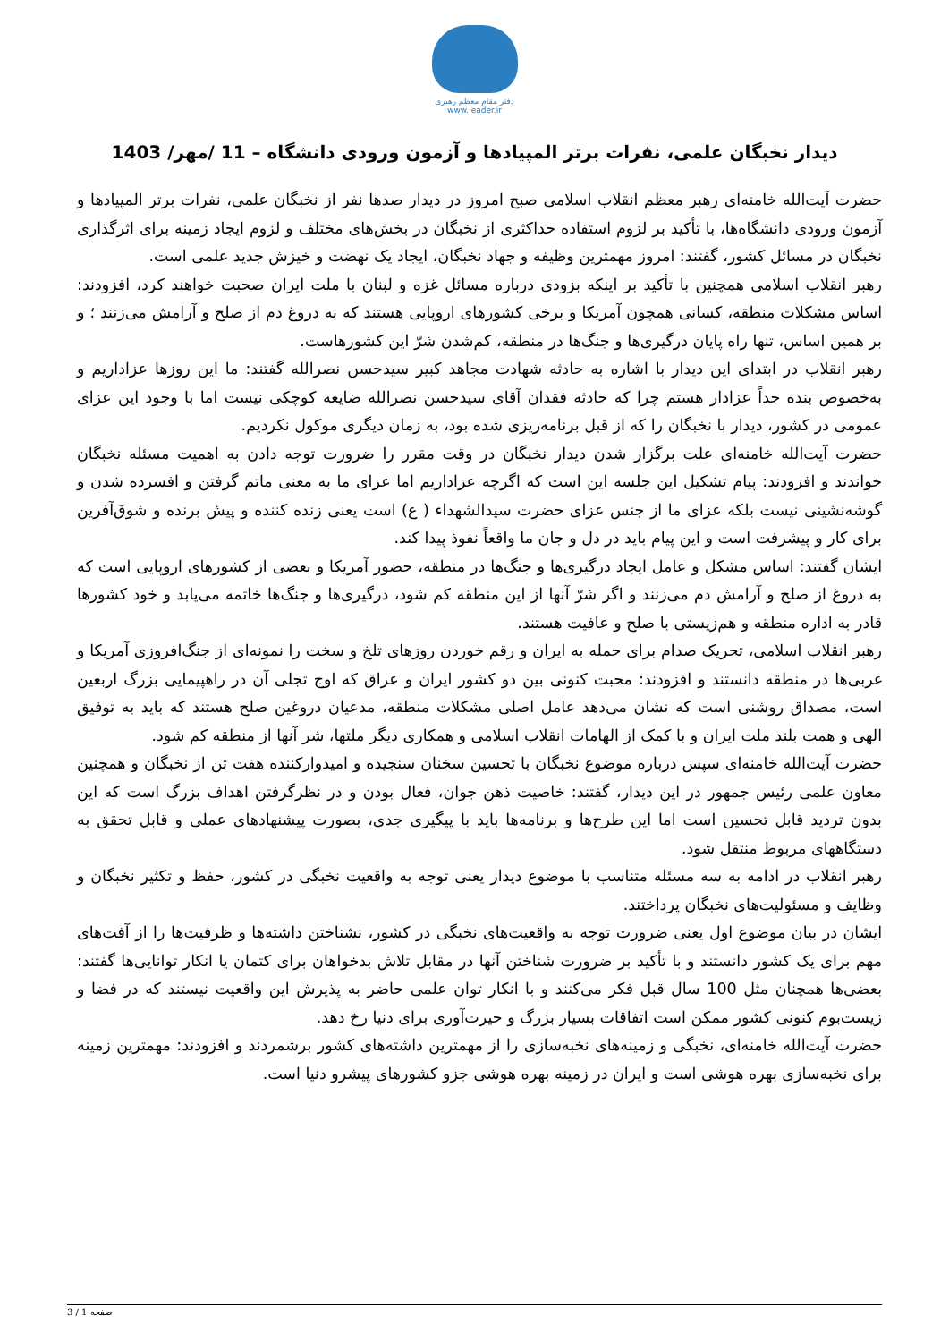دفتر مقام معظم رهبری
www.leader.ir
دیدار نخبگان علمی، نفرات برتر المپیادها و آزمون ورودی دانشگاه – 11 /مهر/ 1403
حضرت آیت‌الله خامنه‌ای رهبر معظم انقلاب اسلامی صبح امروز در دیدار صدها نفر از نخبگان علمی، نفرات برتر المپیادها و آزمون ورودی دانشگاه‌ها، با تأکید بر لزوم استفاده حداکثری از نخبگان در بخش‌های مختلف و لزوم ایجاد زمینه برای اثرگذاری نخبگان در مسائل کشور، گفتند: امروز مهمترین وظیفه و جهاد نخبگان، ایجاد یک نهضت و خیزش جدید علمی است.
رهبر انقلاب اسلامی همچنین با تأکید بر اینکه بزودی درباره مسائل غزه و لبنان با ملت ایران صحبت خواهند کرد، افزودند: اساس مشکلات منطقه، کسانی همچون آمریکا و برخی کشورهای اروپایی هستند که به دروغ دم از صلح و آرامش می‌زنند ؛ و بر همین اساس، تنها راه پایان درگیری‌ها و جنگ‌ها در منطقه، کم‌شدن شرّ این کشورهاست.
رهبر انقلاب در ابتدای این دیدار با اشاره به حادثه شهادت مجاهد کبیر سیدحسن نصرالله گفتند: ما این روزها عزاداریم و به‌خصوص بنده جداً عزادار هستم چرا که حادثه فقدان آقای سیدحسن نصرالله ضایعه کوچکی نیست اما با وجود این عزای عمومی در کشور، دیدار با نخبگان را که از قبل برنامه‌ریزی شده بود، به زمان دیگری موکول نکردیم.
حضرت آیت‌الله خامنه‌ای علت برگزار شدن دیدار نخبگان در وقت مقرر را ضرورت توجه دادن به اهمیت مسئله نخبگان خواندند و افزودند: پیام تشکیل این جلسه این است که اگرچه عزاداریم اما عزای ما به معنی ماتم گرفتن و افسرده شدن و گوشه‌نشینی نیست بلکه عزای ما از جنس عزای حضرت سیدالشهداء ( ع) است یعنی زنده کننده و پیش برنده و شوق‌آفرین برای کار و پیشرفت است و این پیام باید در دل و جان ما واقعاً نفوذ پیدا کند.
ایشان گفتند: اساس مشکل و عامل ایجاد درگیری‌ها و جنگ‌ها در منطقه، حضور آمریکا و بعضی از کشورهای اروپایی است که به دروغ از صلح و آرامش دم می‌زنند و اگر شرّ آنها از این منطقه کم شود، درگیری‌ها و جنگ‌ها خاتمه می‌یابد و خود کشورها قادر به اداره منطقه و هم‌زیستی با صلح و عافیت هستند.
رهبر انقلاب اسلامی، تحریک صدام برای حمله به ایران و رقم خوردن روزهای تلخ و سخت را نمونه‌ای از جنگ‌افروزی آمریکا و غربی‌ها در منطقه دانستند و افزودند: محبت کنونی بین دو کشور ایران و عراق که اوج تجلی آن در راهپیمایی بزرگ اربعین است، مصداق روشنی است که نشان می‌دهد عامل اصلی مشکلات منطقه، مدعیان دروغین صلح هستند که باید به توفیق الهی و همت بلند ملت ایران و با کمک از الهامات انقلاب اسلامی و همکاری دیگر ملتها، شر آنها از منطقه کم شود.
حضرت آیت‌الله خامنه‌ای سپس درباره موضوع نخبگان با تحسین سخنان سنجیده و امیدوارکننده هفت تن از نخبگان و همچنین معاون علمی رئیس جمهور در این دیدار، گفتند: خاصیت ذهن جوان، فعال بودن و در نظرگرفتن اهداف بزرگ است که این بدون تردید قابل تحسین است اما این طرح‌ها و برنامه‌ها باید با پیگیری جدی، بصورت پیشنهادهای عملی و قابل تحقق به دستگاههای مربوط منتقل شود.
رهبر انقلاب در ادامه به سه مسئله متناسب با موضوع دیدار یعنی توجه به واقعیت نخبگی در کشور، حفظ و تکثیر نخبگان و وظایف و مسئولیت‌های نخبگان پرداختند.
ایشان در بیان موضوع اول یعنی ضرورت توجه به واقعیت‌های نخبگی در کشور، نشناختن داشته‌ها و ظرفیت‌ها را از آفت‌های مهم برای یک کشور دانستند و با تأکید بر ضرورت شناختن آنها در مقابل تلاش بدخواهان برای کتمان یا انکار توانایی‌ها گفتند: بعضی‌ها همچنان مثل 100 سال قبل فکر می‌کنند و با انکار توان علمی حاضر به پذیرش این واقعیت نیستند که در فضا و زیست‌بوم کنونی کشور ممکن است اتفاقات بسیار بزرگ و حیرت‌آوری برای دنیا رخ دهد.
حضرت آیت‌الله خامنه‌ای، نخبگی و زمینه‌های نخبه‌سازی را از مهمترین داشته‌های کشور برشمردند و افزودند: مهمترین زمینه برای نخبه‌سازی بهره هوشی است و ایران در زمینه بهره هوشی جزو کشورهای پیشرو دنیا است.
صفحه 1 / 3